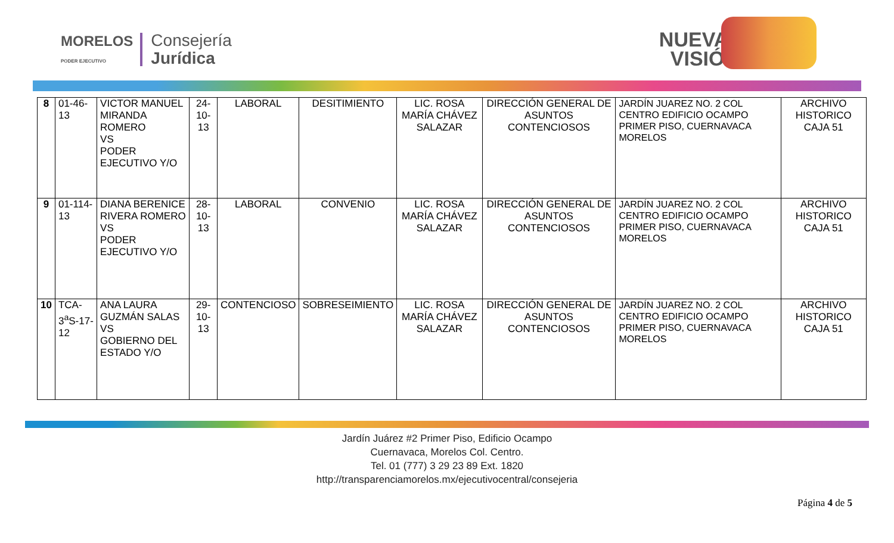MORELOS
PODER EJECUTIVO
Consejería
Jurídica
NUEVA
VISIÓN
| 8 | 01-46-13 | VICTOR MANUEL MIRANDA ROMERO VS PODER EJECUTIVO Y/O | 24-10-13 | LABORAL | DESITIMIENTO | LIC. ROSA MARÍA CHÁVEZ SALAZAR | DIRECCIÓN GENERAL DE ASUNTOS CONTENCIOSOS | JARDÍN JUAREZ NO. 2 COL CENTRO EDIFICIO OCAMPO PRIMER PISO, CUERNAVACA MORELOS | ARCHIVO HISTORICO CAJA 51 |
| 9 | 01-114-13 | DIANA BERENICE RIVERA ROMERO VS PODER EJECUTIVO Y/O | 28-10-13 | LABORAL | CONVENIO | LIC. ROSA MARÍA CHÁVEZ SALAZAR | DIRECCIÓN GENERAL DE ASUNTOS CONTENCIOSOS | JARDÍN JUAREZ NO. 2 COL CENTRO EDIFICIO OCAMPO PRIMER PISO, CUERNAVACA MORELOS | ARCHIVO HISTORICO CAJA 51 |
| 10 | TCA-3<sup>a</sup>S-17-12 | ANA LAURA GUZMÁN SALAS VS GOBIERNO DEL ESTADO Y/O | 29-10-13 | CONTENCIOSO | SOBRESEIMIENTO | LIC. ROSA MARÍA CHÁVEZ SALAZAR | DIRECCIÓN GENERAL DE ASUNTOS CONTENCIOSOS | JARDÍN JUAREZ NO. 2 COL CENTRO EDIFICIO OCAMPO PRIMER PISO, CUERNAVACA MORELOS | ARCHIVO HISTORICO CAJA 51 |
Jardín Juárez #2 Primer Piso, Edificio Ocampo
Cuernavaca, Morelos Col. Centro.
Tel. 01 (777) 3 29 23 89 Ext. 1820
http://transparenciamorelos.mx/ejecutivocentral/consejeria
Página 4 de 5